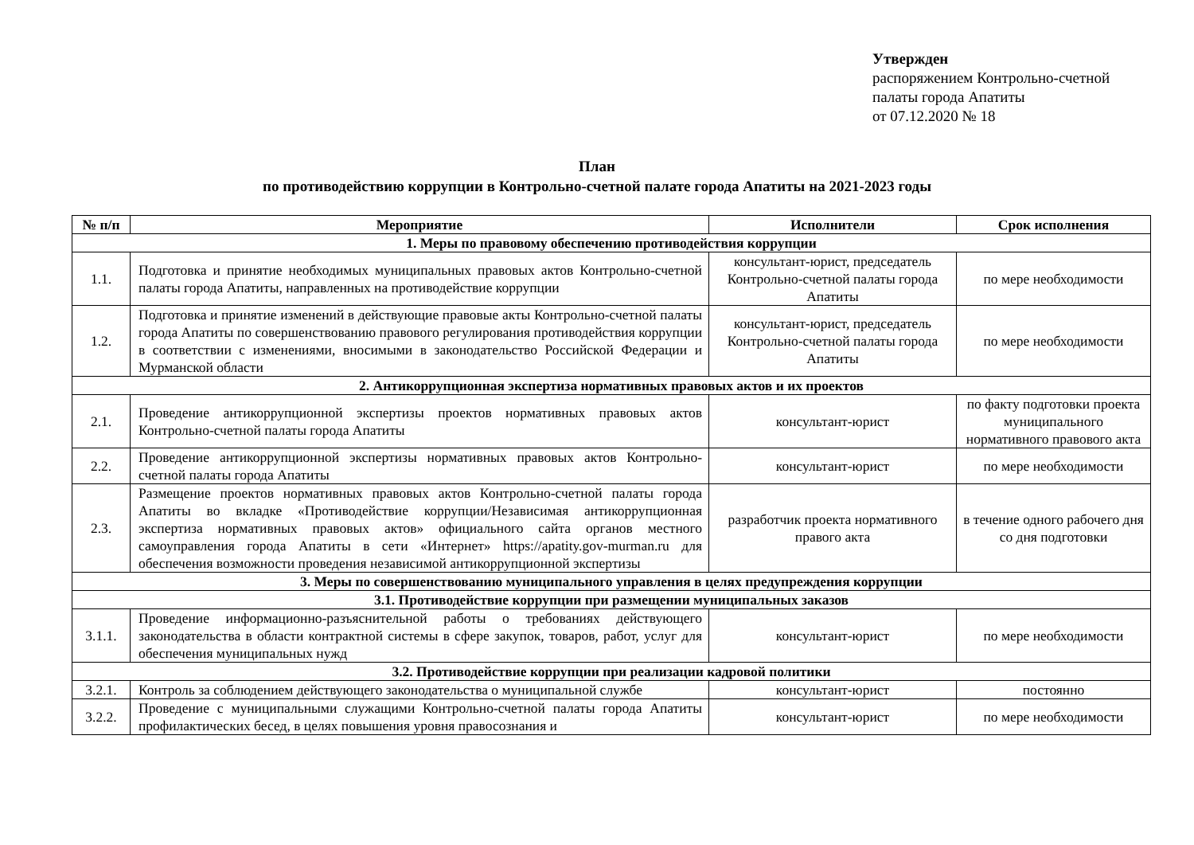Утвержден
распоряжением Контрольно-счетной
палаты города Апатиты
от 07.12.2020 № 18
План
по противодействию коррупции в Контрольно-счетной палате города Апатиты на 2021-2023 годы
| № п/п | Мероприятие | Исполнители | Срок исполнения |
| --- | --- | --- | --- |
| 1. Меры по правовому обеспечению противодействия коррупции | | | |
| 1.1. | Подготовка и принятие необходимых муниципальных правовых актов Контрольно-счетной палаты города Апатиты, направленных на противодействие коррупции | консультант-юрист, председатель Контрольно-счетной палаты города Апатиты | по мере необходимости |
| 1.2. | Подготовка и принятие изменений в действующие правовые акты Контрольно-счетной палаты города Апатиты по совершенствованию правового регулирования противодействия коррупции в соответствии с изменениями, вносимыми в законодательство Российской Федерации и Мурманской области | консультант-юрист, председатель Контрольно-счетной палаты города Апатиты | по мере необходимости |
| 2. Антикоррупционная экспертиза нормативных правовых актов и их проектов | | | |
| 2.1. | Проведение антикоррупционной экспертизы проектов нормативных правовых актов Контрольно-счетной палаты города Апатиты | консультант-юрист | по факту подготовки проекта муниципального нормативного правового акта |
| 2.2. | Проведение антикоррупционной экспертизы нормативных правовых актов Контрольно-счетной палаты города Апатиты | консультант-юрист | по мере необходимости |
| 2.3. | Размещение проектов нормативных правовых актов Контрольно-счетной палаты города Апатиты во вкладке «Противодействие коррупции/Независимая антикоррупционная экспертиза нормативных правовых актов» официального сайта органов местного самоуправления города Апатиты в сети «Интернет» https://apatity.gov-murman.ru для обеспечения возможности проведения независимой антикоррупционной экспертизы | разработчик проекта нормативного правого акта | в течение одного рабочего дня со дня подготовки |
| 3. Меры по совершенствованию муниципального управления в целях предупреждения коррупции | | | |
| 3.1. Противодействие коррупции при размещении муниципальных заказов | | | |
| 3.1.1. | Проведение информационно-разъяснительной работы о требованиях действующего законодательства в области контрактной системы в сфере закупок, товаров, работ, услуг для обеспечения муниципальных нужд | консультант-юрист | по мере необходимости |
| 3.2. Противодействие коррупции при реализации кадровой политики | | | |
| 3.2.1. | Контроль за соблюдением действующего законодательства о муниципальной службе | консультант-юрист | постоянно |
| 3.2.2. | Проведение с муниципальными служащими Контрольно-счетной палаты города Апатиты профилактических бесед, в целях повышения уровня правосознания и | консультант-юрист | по мере необходимости |